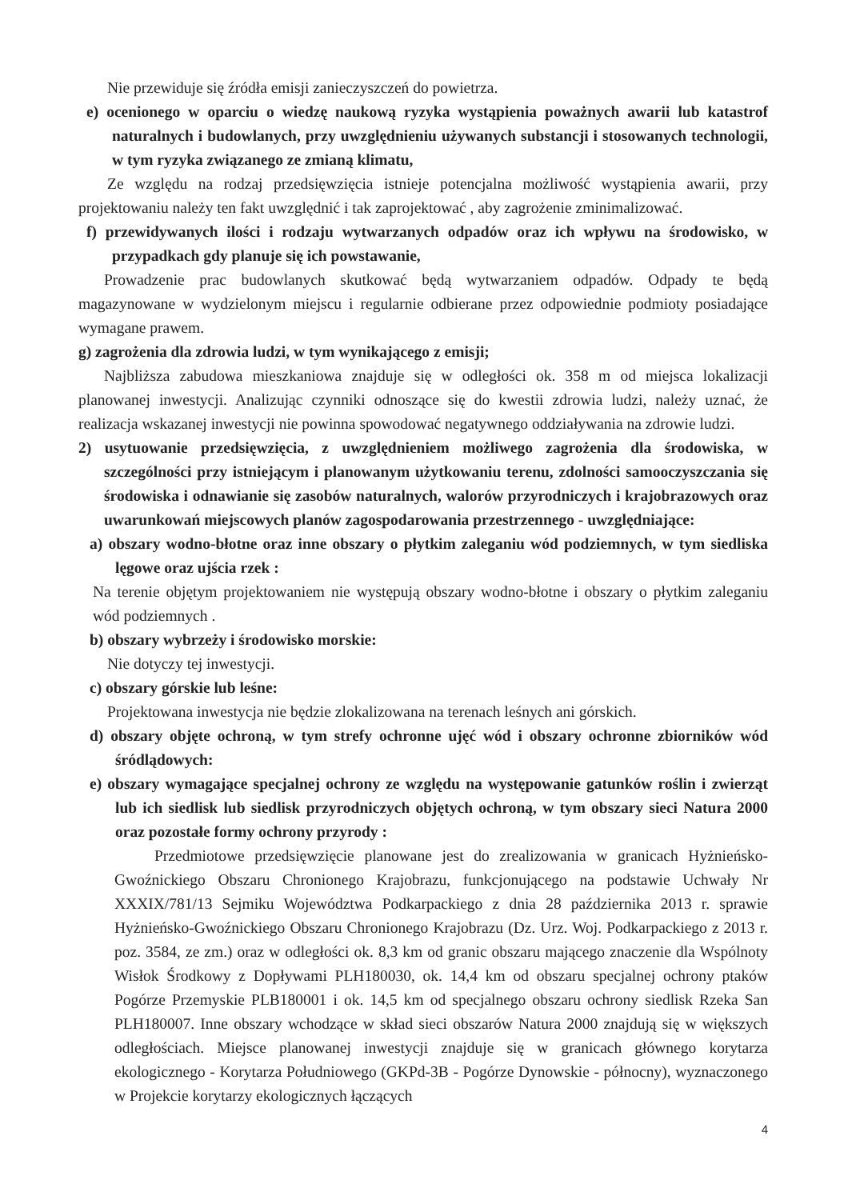Nie przewiduje się źródła emisji zanieczyszczeń do powietrza.
e) ocenionego w oparciu o wiedzę naukową ryzyka wystąpienia poważnych awarii lub katastrof naturalnych i budowlanych, przy uwzględnieniu używanych substancji i stosowanych technologii, w tym ryzyka związanego ze zmianą klimatu,
Ze względu na rodzaj przedsięwzięcia istnieje potencjalna możliwość wystąpienia awarii, przy projektowaniu należy ten fakt uwzględnić i tak zaprojektować , aby zagrożenie zminimalizować.
f) przewidywanych ilości i rodzaju wytwarzanych odpadów oraz ich wpływu na środowisko, w przypadkach gdy planuje się ich powstawanie,
Prowadzenie prac budowlanych skutkować będą wytwarzaniem odpadów. Odpady te będą magazynowane w wydzielonym miejscu i regularnie odbierane przez odpowiednie podmioty posiadające wymagane prawem.
g) zagrożenia dla zdrowia ludzi, w tym wynikającego z emisji;
Najbliższa zabudowa mieszkaniowa znajduje się w odległości ok. 358 m od miejsca lokalizacji planowanej inwestycji. Analizując czynniki odnoszące się do kwestii zdrowia ludzi, należy uznać, że realizacja wskazanej inwestycji nie powinna spowodować negatywnego oddziaływania na zdrowie ludzi.
2) usytuowanie przedsięwzięcia, z uwzględnieniem możliwego zagrożenia dla środowiska, w szczególności przy istniejącym i planowanym użytkowaniu terenu, zdolności samooczyszczania się środowiska i odnawianie się zasobów naturalnych, walorów przyrodniczych i krajobrazowych oraz uwarunkowań miejscowych planów zagospodarowania przestrzennego - uwzględniające:
a) obszary wodno-błotne oraz inne obszary o płytkim zaleganiu wód podziemnych, w tym siedliska lęgowe oraz ujścia rzek :
Na terenie objętym projektowaniem nie występują obszary wodno-błotne i obszary o płytkim zaleganiu wód podziemnych .
b) obszary wybrzeży i środowisko morskie:
Nie dotyczy tej inwestycji.
c) obszary górskie lub leśne:
Projektowana inwestycja nie będzie zlokalizowana na terenach leśnych ani górskich.
d) obszary objęte ochroną, w tym strefy ochronne ujęć wód i obszary ochronne zbiorników wód śródlądowych:
e) obszary wymagające specjalnej ochrony ze względu na występowanie gatunków roślin i zwierząt lub ich siedlisk lub siedlisk przyrodniczych objętych ochroną, w tym obszary sieci Natura 2000 oraz pozostałe formy ochrony przyrody :
Przedmiotowe przedsięwzięcie planowane jest do zrealizowania w granicach Hyżnieńsko-Gwoźnickiego Obszaru Chronionego Krajobrazu, funkcjonującego na podstawie Uchwały Nr XXXIX/781/13 Sejmiku Województwa Podkarpackiego z dnia 28 października 2013 r. sprawie Hyżnieńsko-Gwoźnickiego Obszaru Chronionego Krajobrazu (Dz. Urz. Woj. Podkarpackiego z 2013 r. poz. 3584, ze zm.) oraz w odległości ok. 8,3 km od granic obszaru mającego znaczenie dla Wspólnoty Wisłok Środkowy z Dopływami PLH180030, ok. 14,4 km od obszaru specjalnej ochrony ptaków Pogórze Przemyskie PLB180001 i ok. 14,5 km od specjalnego obszaru ochrony siedlisk Rzeka San PLH180007. Inne obszary wchodzące w skład sieci obszarów Natura 2000 znajdują się w większych odległościach. Miejsce planowanej inwestycji znajduje się w granicach głównego korytarza ekologicznego - Korytarza Południowego (GKPd-3B - Pogórze Dynowskie - północny), wyznaczonego w Projekcie korytarzy ekologicznych łączących
4